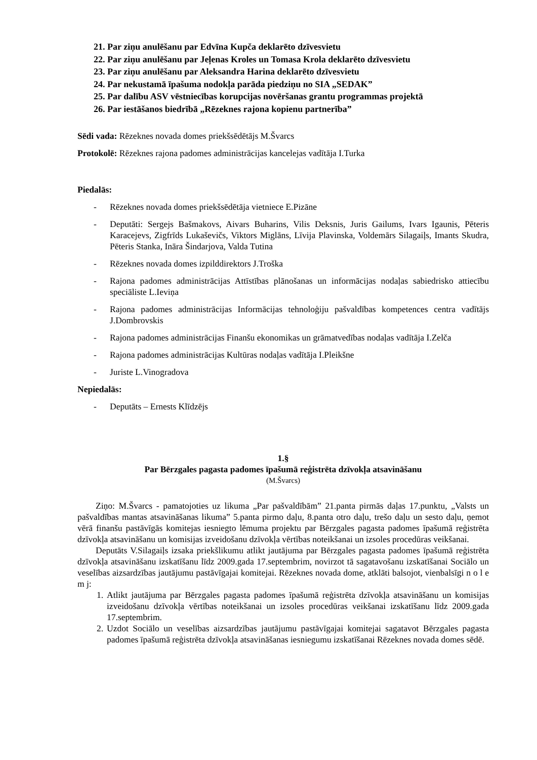21. Par ziņu anulēšanu par Edvīna Kupča deklarēto dzīvesvietu
22. Par ziņu anulēšanu par Jeļenas Kroles un Tomasa Krola deklarēto dzīvesvietu
23. Par ziņu anulēšanu par Aleksandra Harina deklarēto dzīvesvietu
24. Par nekustamā īpašuma nodokļa parāda piedziņu no SIA „SEDAK”
25. Par dalību ASV vēstniecības korupcijas novēršanas grantu programmas projektā
26. Par iestāšanos biedrībā „Rēzeknes rajona kopienu partnerība”
Sēdi vada: Rēzeknes novada domes priekšsēdētājs M.Švarcs
Protokolē: Rēzeknes rajona padomes administrācijas kancelejas vadītāja I.Turka
Piedalās:
- Rēzeknes novada domes priekšsēdētāja vietniece E.Pizāne
- Deputāti: Sergejs Bašmakovs, Aivars Buharins, Vilis Deksnis, Juris Gailums, Ivars Igaunis, Pēteris Karacejevs, Zigfrīds Lukaševičs, Viktors Miglāns, Līvija Plavinska, Voldemārs Silagaiļs, Imants Skudra, Pēteris Stanka, Ināra Šindarjova, Valda Tutina
- Rēzeknes novada domes izpilddirektors J.Troška
- Rajona padomes administrācijas Attīstības plānošanas un informācijas nodaļas sabiedrisko attiecību speciāliste L.Ieviņa
- Rajona padomes administrācijas Informācijas tehnoloģiju pašvaldības kompetences centra vadītājs J.Dombrovskis
- Rajona padomes administrācijas Finanšu ekonomikas un grāmatvedības nodaļas vadītāja I.Zelča
- Rajona padomes administrācijas Kultūras nodaļas vadītāja I.Pleikšne
- Juriste L.Vinogradova
Nepiedalās:
- Deputāts – Ernests Klīdzējs
1.§
Par Bērzgales pagasta padomes īpašumā reģistrēta dzīvokļa atsavināšanu
(M.Švarcs)
Ziņo: M.Švarcs - pamatojoties uz likuma „Par pašvaldībām” 21.panta pirmās daļas 17.punktu, „Valsts un pašvaldības mantas atsavināšanas likuma” 5.panta pirmo daļu, 8.panta otro daļu, trešo daļu un sesto daļu, ņemot vērā finanšu pastāvīgās komitejas iesniegto lēmuma projektu par Bērzgales pagasta padomes īpašumā reģistrēta dzīvokļa atsavināšanu un komisijas izveidošanu dzīvokļa vērtības noteikšanai un izsoles procedūras veikšanai.
Deputāts V.Silagaiļs izsaka priekšlikumu atlikt jautājuma par Bērzgales pagasta padomes īpašumā reģistrēta dzīvokļa atsavināšanu izskatīšanu līdz 2009.gada 17.septembrim, novirzot tā sagatavošanu izskatīšanai Sociālo un veselības aizsardzības jautājumu pastāvīgajai komitejai. Rēzeknes novada dome, atklāti balsojot, vienbalsīgi n o l e m j:
1. Atlikt jautājuma par Bērzgales pagasta padomes īpašumā reģistrēta dzīvokļa atsavināšanu un komisijas izveidošanu dzīvokļa vērtības noteikšanai un izsoles procedūras veikšanai izskatīšanu līdz 2009.gada 17.septembrim.
2. Uzdot Sociālo un veselības aizsardzības jautājumu pastāvīgajai komitejai sagatavot Bērzgales pagasta padomes īpašumā reģistrēta dzīvokļa atsavināšanas iesniegumu izskatīšanai Rēzeknes novada domes sēdē.